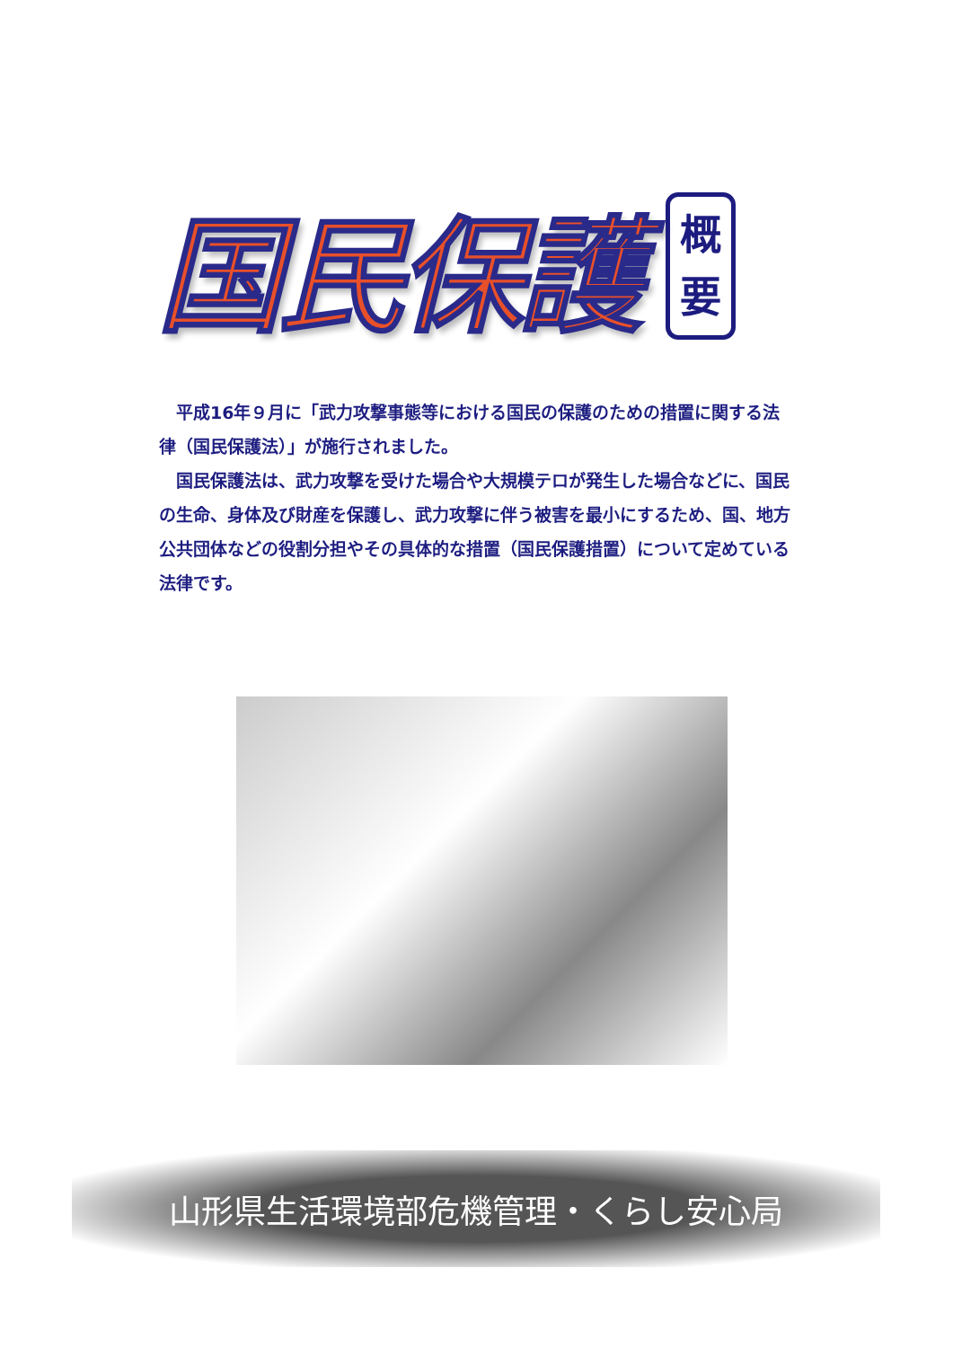国民保護
概
要
平成16年９月に「武力攻撃事態等における国民の保護のための措置に関する法律（国民保護法）」が施行されました。
国民保護法は、武力攻撃を受けた場合や大規模テロが発生した場合などに、国民の生命、身体及び財産を保護し、武力攻撃に伴う被害を最小にするため、国、地方公共団体などの役割分担やその具体的な措置（国民保護措置）について定めている法律です。
山形県生活環境部危機管理・くらし安心局